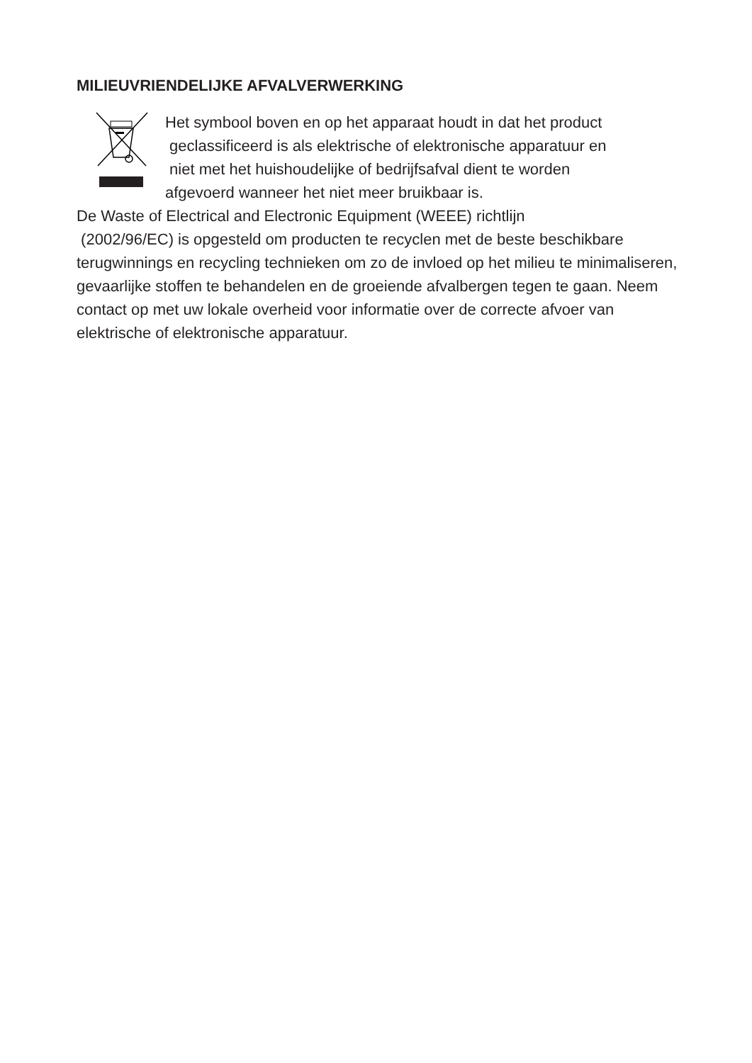MILIEUVRIENDELIJKE AFVALVERWERKING
Het symbool boven en op het apparaat houdt in dat het product
geclassificeerd is als elektrische of elektronische apparatuur en
niet met het huishoudelijke of bedrijfsafval dient te worden
afgevoerd wanneer het niet meer bruikbaar is.
De Waste of Electrical and Electronic Equipment (WEEE) richtlijn
(2002/96/EC) is opgesteld om producten te recyclen met de beste beschikbare terugwinnings en recycling technieken om zo de invloed op het milieu te minimaliseren, gevaarlijke stoffen te behandelen en de groeiende afvalbergen tegen te gaan. Neem contact op met uw lokale overheid voor informatie over de correcte afvoer van elektrische of elektronische apparatuur.